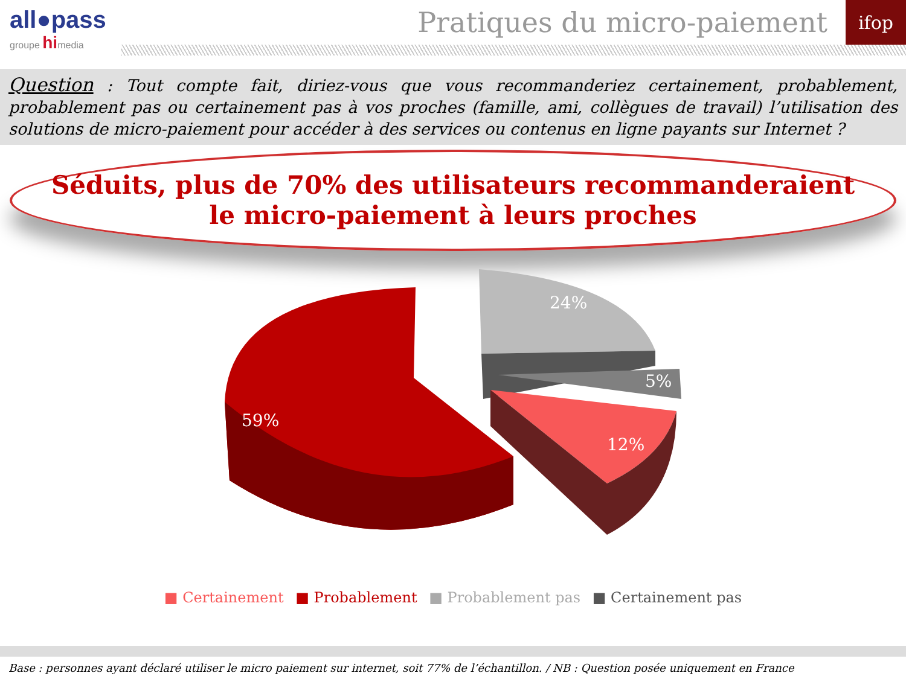all●pass
groupe himedia
Pratiques du micro-paiement
ifop
Question : Tout compte fait, diriez-vous que vous recommanderiez certainement, probablement, probablement pas ou certainement pas à vos proches (famille, ami, collègues de travail) l’utilisation des solutions de micro-paiement pour accéder à des services ou contenus en ligne payants sur Internet ?
Séduits, plus de 70% des utilisateurs recommanderaient
le micro-paiement à leurs proches
59%
24%
5%
12%
■ Certainement ■ Probablement ■ Probablement pas ■ Certainement pas
Base : personnes ayant déclaré utiliser le micro paiement sur internet, soit 77% de l’échantillon. / NB : Question posée uniquement en France